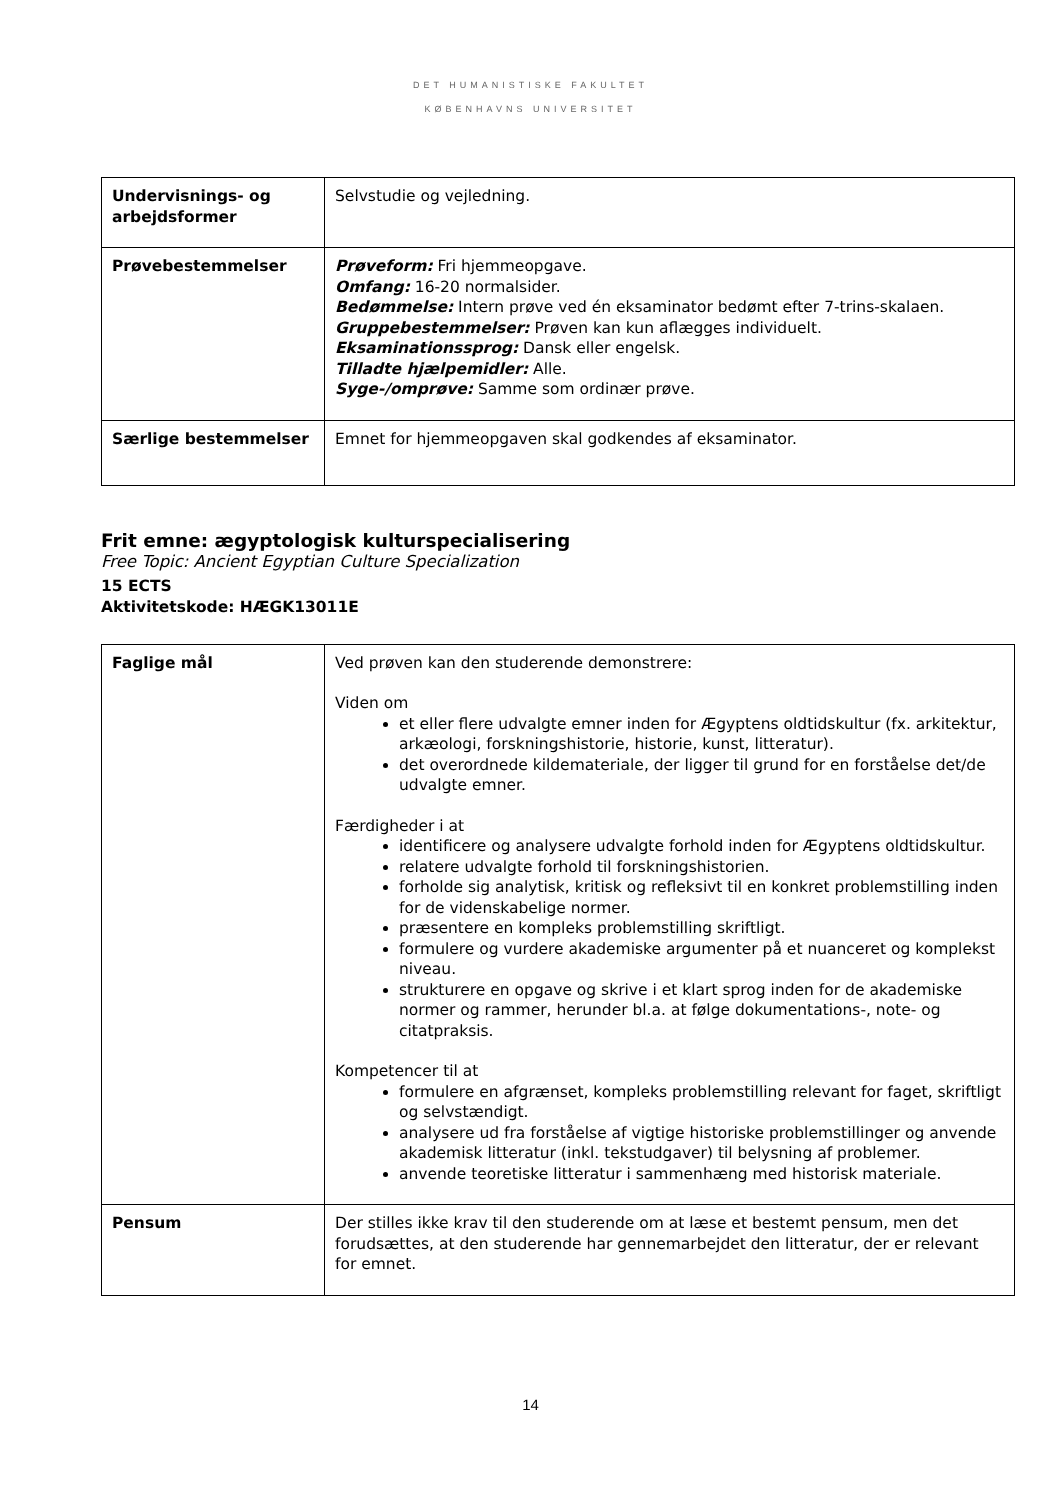DET HUMANISTISKE FAKULTET
KØBENHAVNS UNIVERSITET
| Undervisnings- og arbejdsformer | Selvstudie og vejledning. |
| Prøvebestemmelser | Prøveform: Fri hjemmeopgave. Omfang: 16-20 normalsider. Bedømmelse: Intern prøve ved én eksaminator bedømt efter 7-trins-skalaen. Gruppebestemmelser: Prøven kan kun aflægges individuelt. Eksaminationssprog: Dansk eller engelsk. Tilladte hjælpemidler: Alle. Syge-/omprøve: Samme som ordinær prøve. |
| Særlige bestemmelser | Emnet for hjemmeopgaven skal godkendes af eksaminator. |
Frit emne: ægyptologisk kulturspecialisering
Free Topic: Ancient Egyptian Culture Specialization
15 ECTS
Aktivitetskode: HÆGK13011E
| Faglige mål | Ved prøven kan den studerende demonstrere: Viden om et eller flere udvalgte emner inden for Ægyptens oldtidskultur (fx. arkitektur, arkæologi, forskningshistorie, historie, kunst, litteratur). det overordnede kildemateriale, der ligger til grund for en forståelse det/de udvalgte emner. Færdigheder i at identificere og analysere udvalgte forhold inden for Ægyptens oldtidskultur. relatere udvalgte forhold til forskningshistorien. forholde sig analytisk, kritisk og refleksivt til en konkret problemstilling inden for de videnskabelige normer. præsentere en kompleks problemstilling skriftligt. formulere og vurdere akademiske argumenter på et nuanceret og komplekst niveau. strukturere en opgave og skrive i et klart sprog inden for de akademiske normer og rammer, herunder bl.a. at følge dokumentations-, note- og citatpraksis. Kompetencer til at formulere en afgrænset, kompleks problemstilling relevant for faget, skriftligt og selvstændigt. analysere ud fra forståelse af vigtige historiske problemstillinger og anvende akademisk litteratur (inkl. tekstudgaver) til belysning af problemer. anvende teoretiske litteratur i sammenhæng med historisk materiale. |
| Pensum | Der stilles ikke krav til den studerende om at læse et bestemt pensum, men det forudsættes, at den studerende har gennemarbejdet den litteratur, der er relevant for emnet. |
14